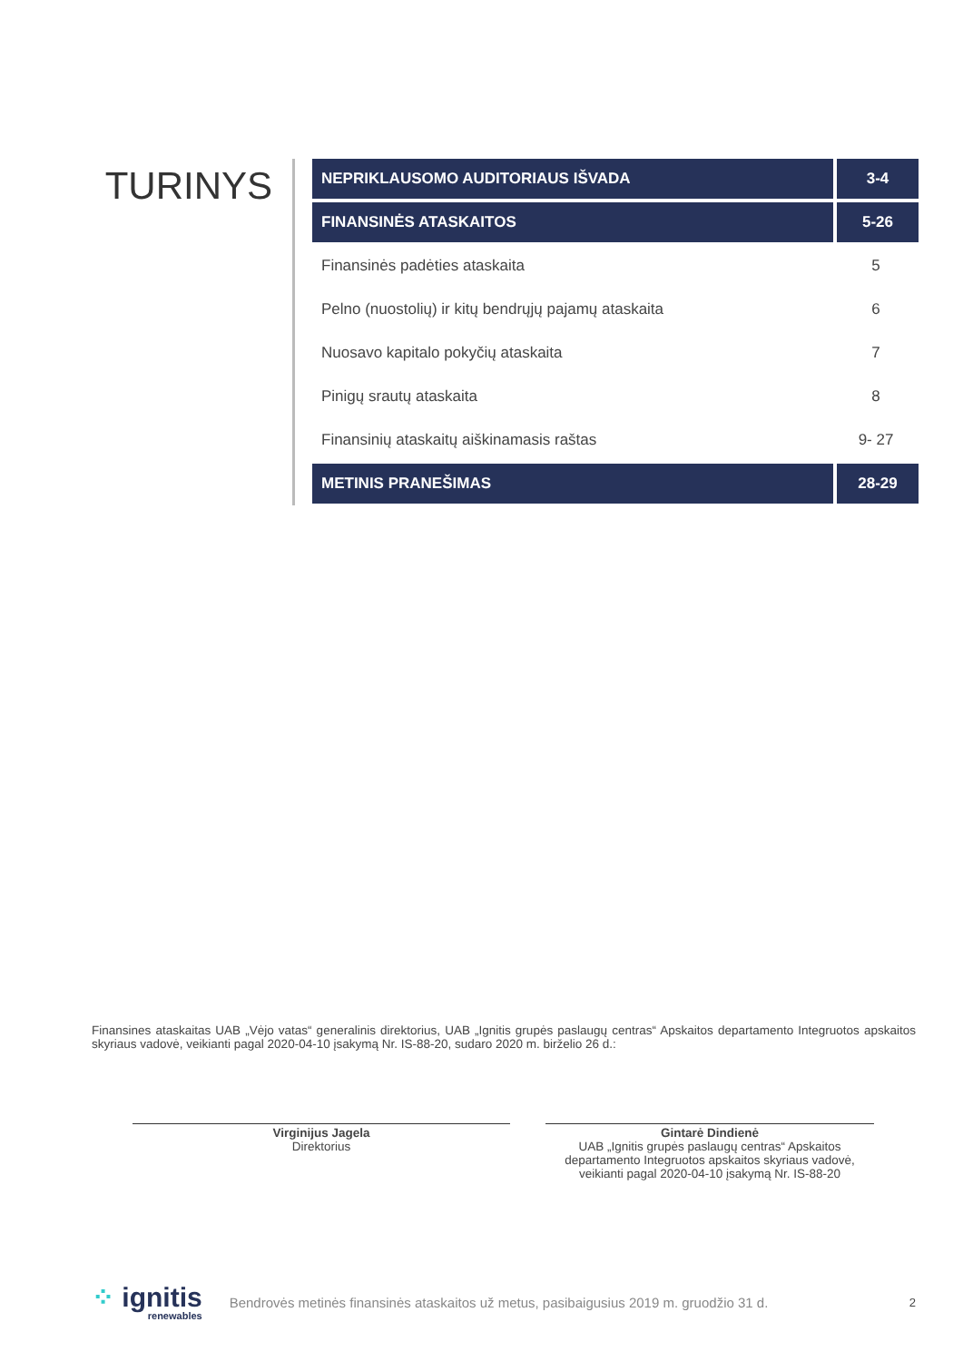TURINYS
| NEPRIKLAUSOMO AUDITORIAUS IŠVADA | 3-4 |
| FINANSINĖS ATASKAITOS | 5-26 |
| Finansinės padėties ataskaita | 5 |
| Pelno (nuostolių) ir kitų bendrųjų pajamų ataskaita | 6 |
| Nuosavo kapitalo pokyčių ataskaita | 7 |
| Pinigų srautų ataskaita | 8 |
| Finansinių ataskaitų aiškinamasis raštas | 9- 27 |
| METINIS PRANEŠIMAS | 28-29 |
Finansines ataskaitas UAB „Vėjo vatas“ generalinis direktorius, UAB „Ignitis grupės paslaugų centras“ Apskaitos departamento Integruotos apskaitos skyriaus vadovė, veikianti pagal 2020-04-10 įsakymą Nr. IS-88-20, sudaro 2020 m. birželio 26 d.:
Virginijus Jagela
Direktorius
Gintarė Dindienė
UAB „Ignitis grupės paslaugų centras“ Apskaitos departamento Integruotos apskaitos skyriaus vadovė, veikianti pagal 2020-04-10 įsakymą Nr. IS-88-20
⁘ ignitis
renewables
Bendrovės metinės finansinės ataskaitos už metus, pasibaigusius 2019 m. gruodžio 31 d.
2